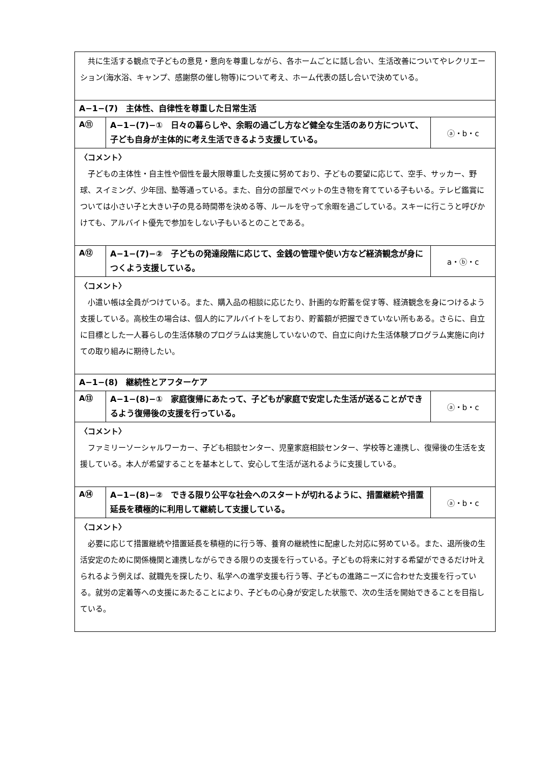| 共に生活する観点で子どもの意見・意向を尊重しながら、各ホームごとに話し合い、生活改善についてやレクリエーション(海水浴、キャンプ、感謝祭の催し物等)について考え、ホーム代表の話し合いで決めている。 | | |
| A−1−(7) 主体性、自律性を尊重した日常生活 | | |
| A⑪ | A−1−(7)−① 日々の暮らしや、余暇の過ごし方など健全な生活のあり方について、子ども自身が主体的に考え生活できるよう支援している。 | ⓐ・b・c |
| 〈コメント〉 子どもの主体性・自主性や個性を最大限尊重した支援に努めており、子どもの要望に応じて、空手、サッカー、野球、スイミング、少年団、塾等通っている。また、自分の部屋でペットの生き物を育てている子もいる。テレビ鑑賞については小さい子と大きい子の見る時間帯を決める等、ルールを守って余暇を過ごしている。スキーに行こうと呼びかけても、アルバイト優先で参加をしない子もいるとのことである。 | | |
| A⑫ | A−1−(7)−② 子どもの発達段階に応じて、金銭の管理や使い方など経済観念が身につくよう支援している。 | a・ⓑ・c |
| 〈コメント〉 小遣い帳は全員がつけている。また、購入品の相談に応じたり、計画的な貯蓄を促す等、経済観念を身につけるよう支援している。高校生の場合は、個人的にアルバイトをしており、貯蓄額が把握できていない所もある。さらに、自立に目標とした一人暮らしの生活体験のプログラムは実施していないので、自立に向けた生活体験プログラム実施に向けての取り組みに期待したい。 | | |
| A−1−(8) 継続性とアフターケア | | |
| A⑬ | A−1−(8)−① 家庭復帰にあたって、子どもが家庭で安定した生活が送ることができるよう復帰後の支援を行っている。 | ⓐ・b・c |
| 〈コメント〉 ファミリーソーシャルワーカー、子ども相談センター、児童家庭相談センター、学校等と連携し、復帰後の生活を支援している。本人が希望することを基本として、安心して生活が送れるように支援している。 | | |
| A⑭ | A−1−(8)−② できる限り公平な社会へのスタートが切れるように、措置継続や措置延長を積極的に利用して継続して支援している。 | ⓐ・b・c |
| 〈コメント〉 必要に応じて措置継続や措置延長を積極的に行う等、養育の継続性に配慮した対応に努めている。また、退所後の生活安定のために関係機関と連携しながらできる限りの支援を行っている。子どもの将来に対する希望ができるだけ叶えられるよう例えば、就職先を探したり、私学への進学支援も行う等、子どもの進路ニーズに合わせた支援を行っている。就労の定着等への支援にあたることにより、子どもの心身が安定した状態で、次の生活を開始できることを目指している。 | | |